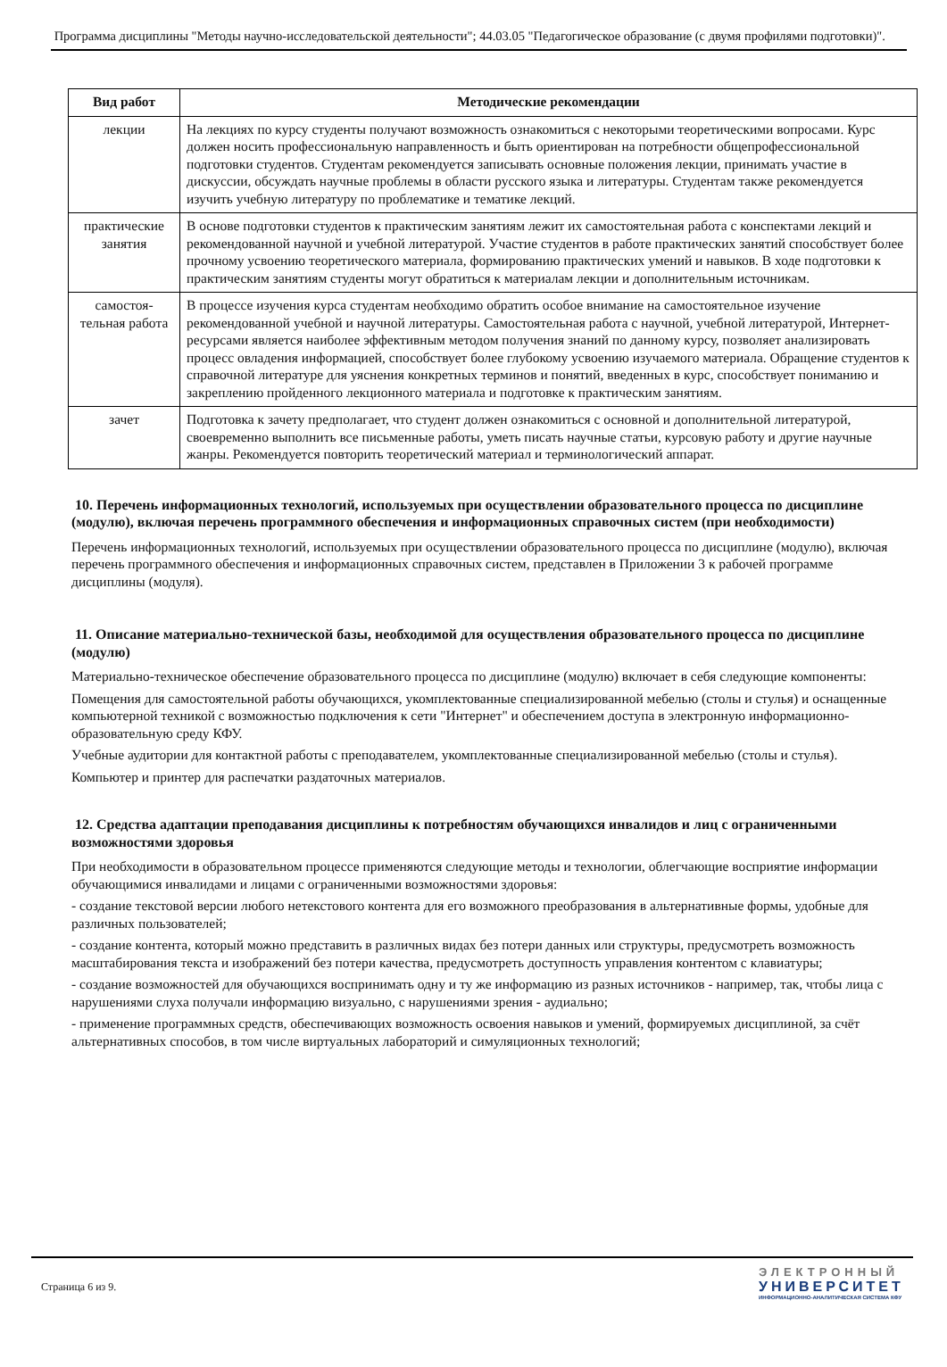Программа дисциплины "Методы научно-исследовательской деятельности"; 44.03.05 "Педагогическое образование (с двумя профилями подготовки)".
| Вид работ | Методические рекомендации |
| --- | --- |
| лекции | На лекциях по курсу студенты получают возможность ознакомиться с некоторыми теоретическими вопросами. Курс должен носить профессиональную направленность и быть ориентирован на потребности общепрофессиональной подготовки студентов. Студентам рекомендуется записывать основные положения лекции, принимать участие в дискуссии, обсуждать научные проблемы в области русского языка и литературы. Студентам также рекомендуется изучить учебную литературу по проблематике и тематике лекций. |
| практические занятия | В основе подготовки студентов к практическим занятиям лежит их самостоятельная работа с конспектами лекций и рекомендованной научной и учебной литературой. Участие студентов в работе практических занятий способствует более прочному усвоению теоретического материала, формированию практических умений и навыков. В ходе подготовки к практическим занятиям студенты могут обратиться к материалам лекции и дополнительным источникам. |
| самостоя-тельная работа | В процессе изучения курса студентам необходимо обратить особое внимание на самостоятельное изучение рекомендованной учебной и научной литературы. Самостоятельная работа с научной, учебной литературой, Интернет-ресурсами является наиболее эффективным методом получения знаний по данному курсу, позволяет анализировать процесс овладения информацией, способствует более глубокому усвоению изучаемого материала. Обращение студентов к справочной литературе для уяснения конкретных терминов и понятий, введенных в курс, способствует пониманию и закреплению пройденного лекционного материала и подготовке к практическим занятиям. |
| зачет | Подготовка к зачету предполагает, что студент должен ознакомиться с основной и дополнительной литературой, своевременно выполнить все письменные работы, уметь писать научные статьи, курсовую работу и другие научные жанры. Рекомендуется повторить теоретический материал и терминологический аппарат. |
10. Перечень информационных технологий, используемых при осуществлении образовательного процесса по дисциплине (модулю), включая перечень программного обеспечения и информационных справочных систем (при необходимости)
Перечень информационных технологий, используемых при осуществлении образовательного процесса по дисциплине (модулю), включая перечень программного обеспечения и информационных справочных систем, представлен в Приложении 3 к рабочей программе дисциплины (модуля).
11. Описание материально-технической базы, необходимой для осуществления образовательного процесса по дисциплине (модулю)
Материально-техническое обеспечение образовательного процесса по дисциплине (модулю) включает в себя следующие компоненты:
Помещения для самостоятельной работы обучающихся, укомплектованные специализированной мебелью (столы и стулья) и оснащенные компьютерной техникой с возможностью подключения к сети "Интернет" и обеспечением доступа в электронную информационно-образовательную среду КФУ.
Учебные аудитории для контактной работы с преподавателем, укомплектованные специализированной мебелью (столы и стулья).
Компьютер и принтер для распечатки раздаточных материалов.
12. Средства адаптации преподавания дисциплины к потребностям обучающихся инвалидов и лиц с ограниченными возможностями здоровья
При необходимости в образовательном процессе применяются следующие методы и технологии, облегчающие восприятие информации обучающимися инвалидами и лицами с ограниченными возможностями здоровья:
- создание текстовой версии любого нетекстового контента для его возможного преобразования в альтернативные формы, удобные для различных пользователей;
- создание контента, который можно представить в различных видах без потери данных или структуры, предусмотреть возможность масштабирования текста и изображений без потери качества, предусмотреть доступность управления контентом с клавиатуры;
- создание возможностей для обучающихся воспринимать одну и ту же информацию из разных источников - например, так, чтобы лица с нарушениями слуха получали информацию визуально, с нарушениями зрения - аудиально;
- применение программных средств, обеспечивающих возможность освоения навыков и умений, формируемых дисциплиной, за счёт альтернативных способов, в том числе виртуальных лабораторий и симуляционных технологий;
Страница 6 из 9.
ЭЛЕКТРОННЫЙ
УНИВЕРСИТЕТ
ИНФОРМАЦИОННО-АНАЛИТИЧЕСКАЯ СИСТЕМА КФУ